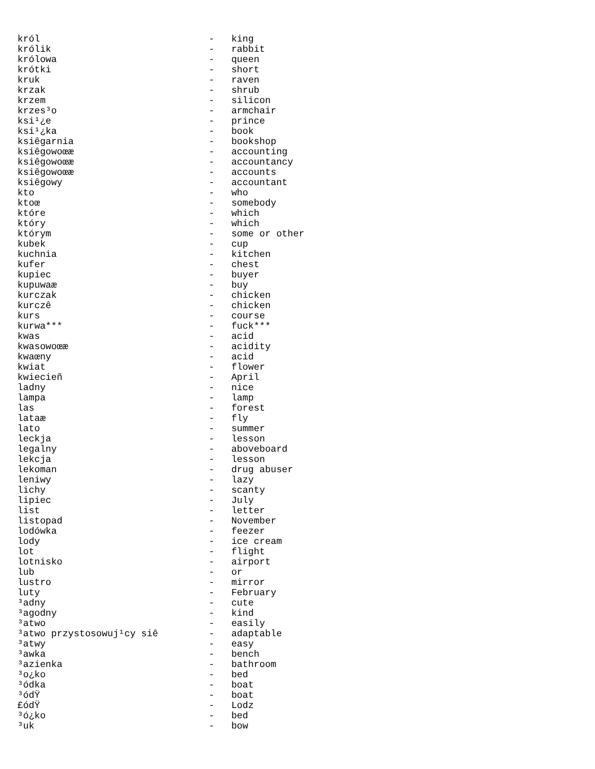król                              -   king
królik                            -   rabbit
królowa                           -   queen
krótki                            -   short
kruk                              -   raven
krzak                             -   shrub
krzem                             -   silicon
krzes³o                           -   armchair
ksi¹¿e                            -   prince
ksi¹¿ka                           -   book
ksiêgarnia                        -   bookshop
ksiêgowoœæ                        -   accounting
ksiêgowoœæ                        -   accountancy
ksiêgowoœæ                        -   accounts
ksiêgowy                          -   accountant
kto                               -   who
ktoœ                              -   somebody
które                             -   which
który                             -   which
którym                            -   some or other
kubek                             -   cup
kuchnia                           -   kitchen
kufer                             -   chest
kupiec                            -   buyer
kupuwaæ                           -   buy
kurczak                           -   chicken
kurczê                            -   chicken
kurs                              -   course
kurwa***                          -   fuck***
kwas                              -   acid
kwasowoœæ                         -   acidity
kwaœny                            -   acid
kwiat                             -   flower
kwiecieñ                          -   April
ladny                             -   nice
lampa                             -   lamp
las                               -   forest
lataæ                             -   fly
lato                              -   summer
leckja                            -   lesson
legalny                           -   aboveboard
lekcja                            -   lesson
lekoman                           -   drug abuser
leniwy                            -   lazy
lichy                             -   scanty
lipiec                            -   July
list                              -   letter
listopad                          -   November
lodówka                           -   feezer
lody                              -   ice cream
lot                               -   flight
lotnisko                          -   airport
lub                               -   or
lustro                            -   mirror
luty                              -   February
³adny                             -   cute
³agodny                           -   kind
³atwo                             -   easily
³atwo przystosowuj¹cy siê         -   adaptable
³atwy                             -   easy
³awka                             -   bench
³azienka                          -   bathroom
³o¿ko                             -   bed
³ódka                             -   boat
³ódŸ                              -   boat
£ódŸ                              -   Lodz
³ó¿ko                             -   bed
³uk                               -   bow